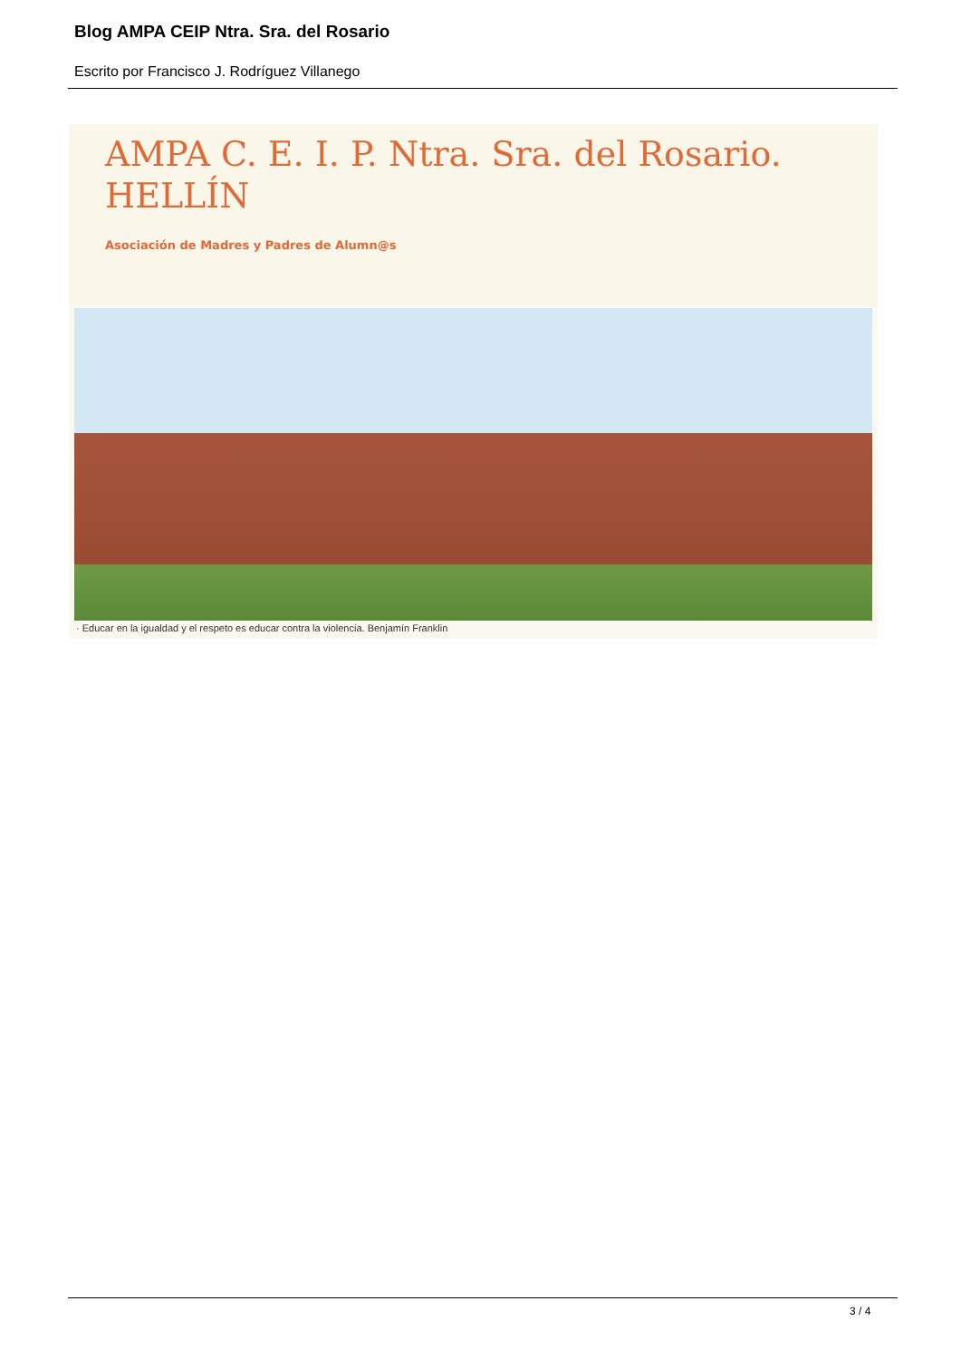Blog AMPA CEIP Ntra. Sra. del Rosario
Escrito por Francisco J. Rodríguez Villanego
AMPA C. E. I. P. Ntra. Sra. del Rosario.
HELLÍN
Asociación de Madres y Padres de Alumn@s
· Educar en la igualdad y el respeto es educar contra la violencia. Benjamín Franklin
3 / 4